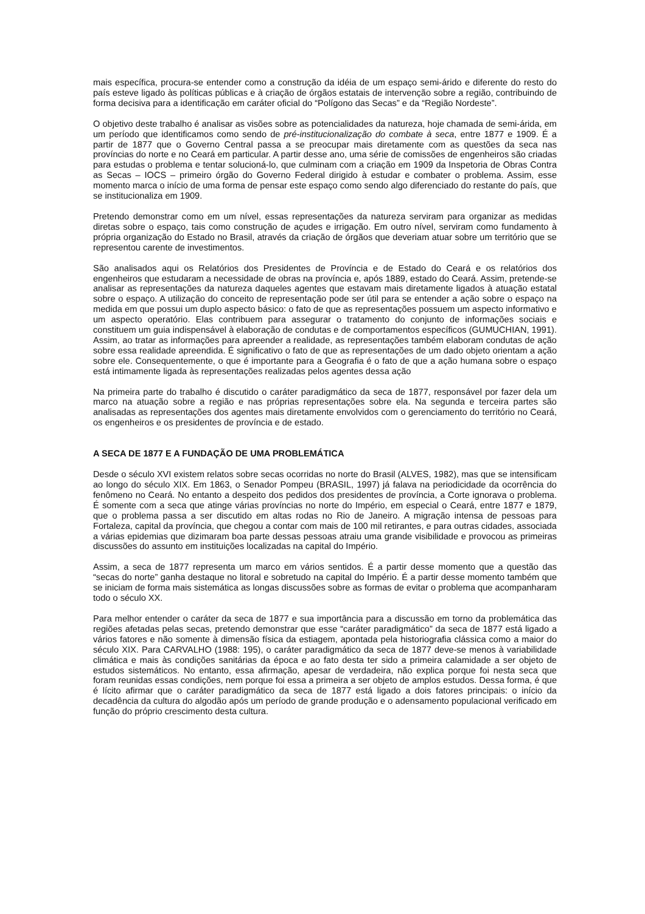mais específica, procura-se entender como a construção da idéia de um espaço semi-árido e diferente do resto do país esteve ligado às políticas públicas e à criação de órgãos estatais de intervenção sobre a região, contribuindo de forma decisiva para a identificação em caráter oficial do “Polígono das Secas” e da “Região Nordeste”.
O objetivo deste trabalho é analisar as visões sobre as potencialidades da natureza, hoje chamada de semi-árida, em um período que identificamos como sendo de pré-institucionalização do combate à seca, entre 1877 e 1909. É a partir de 1877 que o Governo Central passa a se preocupar mais diretamente com as questões da seca nas províncias do norte e no Ceará em particular. A partir desse ano, uma série de comissões de engenheiros são criadas para estudas o problema e tentar solucioná-lo, que culminam com a criação em 1909 da Inspetoria de Obras Contra as Secas – IOCS – primeiro órgão do Governo Federal dirigido à estudar e combater o problema. Assim, esse momento marca o início de uma forma de pensar este espaço como sendo algo diferenciado do restante do país, que se institucionaliza em 1909.
Pretendo demonstrar como em um nível, essas representações da natureza serviram para organizar as medidas diretas sobre o espaço, tais como construção de açudes e irrigação. Em outro nível, serviram como fundamento à própria organização do Estado no Brasil, através da criação de órgãos que deveriam atuar sobre um território que se representou carente de investimentos.
São analisados aqui os Relatórios dos Presidentes de Província e de Estado do Ceará e os relatórios dos engenheiros que estudaram a necessidade de obras na província e, após 1889, estado do Ceará. Assim, pretende-se analisar as representações da natureza daqueles agentes que estavam mais diretamente ligados à atuação estatal sobre o espaço. A utilização do conceito de representação pode ser útil para se entender a ação sobre o espaço na medida em que possui um duplo aspecto básico: o fato de que as representações possuem um aspecto informativo e um aspecto operatório. Elas contribuem para assegurar o tratamento do conjunto de informações sociais e constituem um guia indispensável à elaboração de condutas e de comportamentos específicos (GUMUCHIAN, 1991). Assim, ao tratar as informações para apreender a realidade, as representações também elaboram condutas de ação sobre essa realidade apreendida. É significativo o fato de que as representações de um dado objeto orientam a ação sobre ele. Consequentemente, o que é importante para a Geografia é o fato de que a ação humana sobre o espaço está intimamente ligada às representações realizadas pelos agentes dessa ação
Na primeira parte do trabalho é discutido o caráter paradigmático da seca de 1877, responsável por fazer dela um marco na atuação sobre a região e nas próprias representações sobre ela. Na segunda e terceira partes são analisadas as representações dos agentes mais diretamente envolvidos com o gerenciamento do território no Ceará, os engenheiros e os presidentes de província e de estado.
A SECA DE 1877 E A FUNDAÇÃO DE UMA PROBLEMÁTICA
Desde o século XVI existem relatos sobre secas ocorridas no norte do Brasil (ALVES, 1982), mas que se intensificam ao longo do século XIX. Em 1863, o Senador Pompeu (BRASIL, 1997) já falava na periodicidade da ocorrência do fenômeno no Ceará. No entanto a despeito dos pedidos dos presidentes de província, a Corte ignorava o problema. É somente com a seca que atinge várias províncias no norte do Império, em especial o Ceará, entre 1877 e 1879, que o problema passa a ser discutido em altas rodas no Rio de Janeiro. A migração intensa de pessoas para Fortaleza, capital da província, que chegou a contar com mais de 100 mil retirantes, e para outras cidades, associada a várias epidemias que dizimaram boa parte dessas pessoas atraiu uma grande visibilidade e provocou as primeiras discussões do assunto em instituições localizadas na capital do Império.
Assim, a seca de 1877 representa um marco em vários sentidos. É a partir desse momento que a questão das “secas do norte” ganha destaque no litoral e sobretudo na capital do Império. É a partir desse momento também que se iniciam de forma mais sistemática as longas discussões sobre as formas de evitar o problema que acompanharam todo o século XX.
Para melhor entender o caráter da seca de 1877 e sua importância para a discussão em torno da problemática das regiões afetadas pelas secas, pretendo demonstrar que esse “caráter paradigmático” da seca de 1877 está ligado a vários fatores e não somente à dimensão física da estiagem, apontada pela historiografia clássica como a maior do século XIX. Para CARVALHO (1988: 195), o caráter paradigmático da seca de 1877 deve-se menos à variabilidade climática e mais às condições sanitárias da época e ao fato desta ter sido a primeira calamidade a ser objeto de estudos sistemáticos. No entanto, essa afirmação, apesar de verdadeira, não explica porque foi nesta seca que foram reunidas essas condições, nem porque foi essa a primeira a ser objeto de amplos estudos. Dessa forma, é que é lícito afirmar que o caráter paradigmático da seca de 1877 está ligado a dois fatores principais: o início da decadência da cultura do algodão após um período de grande produção e o adensamento populacional verificado em função do próprio crescimento desta cultura.